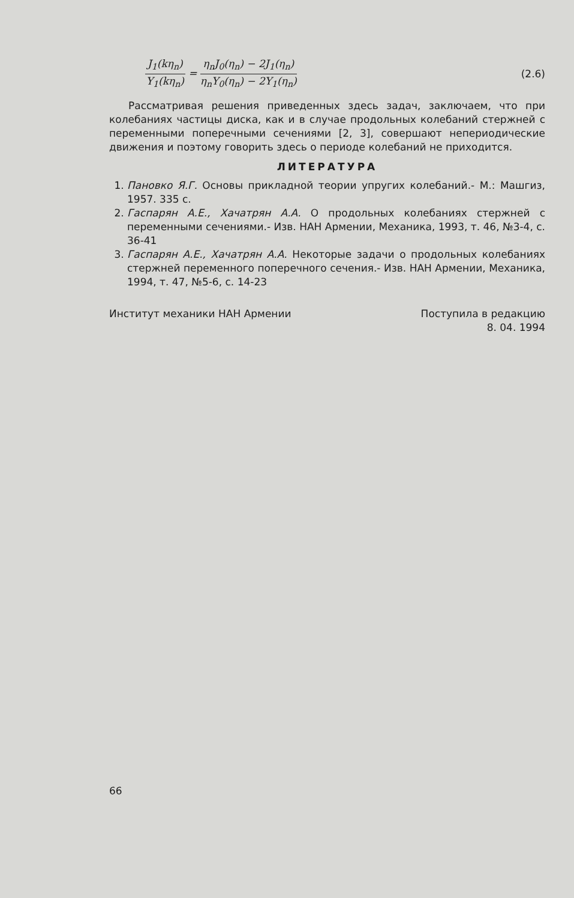J<sub>1</sub>(kη<sub>n</sub>) Y<sub>1</sub>(kη<sub>n</sub>) = η<sub>n</sub>J<sub>0</sub>(η<sub>n</sub>) − 2J<sub>1</sub>(η<sub>n</sub>) η<sub>n</sub>Y<sub>0</sub>(η<sub>n</sub>) − 2Y<sub>1</sub>(η<sub>n</sub>)
(2.6)
Рассматривая решения приведенных здесь задач, заключаем, что при колебаниях частицы диска, как и в случае продольных колебаний стержней с переменными поперечными сечениями [2, 3], совершают непериодические движения и поэтому говорить здесь о периоде колебаний не приходится.
ЛИТЕРАТУРА
1. Пановко Я.Г. Основы прикладной теории упругих колебаний.- М.: Машгиз, 1957. 335 с.
2. Гаспарян А.Е., Хачатрян А.А. О продольных колебаниях стержней с переменными сечениями.- Изв. НАН Армении, Механика, 1993, т. 46, №3-4, с. 36-41
3. Гаспарян А.Е., Хачатрян А.А. Некоторые задачи о продольных колебаниях стержней переменного поперечного сечения.- Изв. НАН Армении, Механика, 1994, т. 47, №5-6, с. 14-23
Институт механики НАН Армении Поступила в редакцию
8. 04. 1994
66